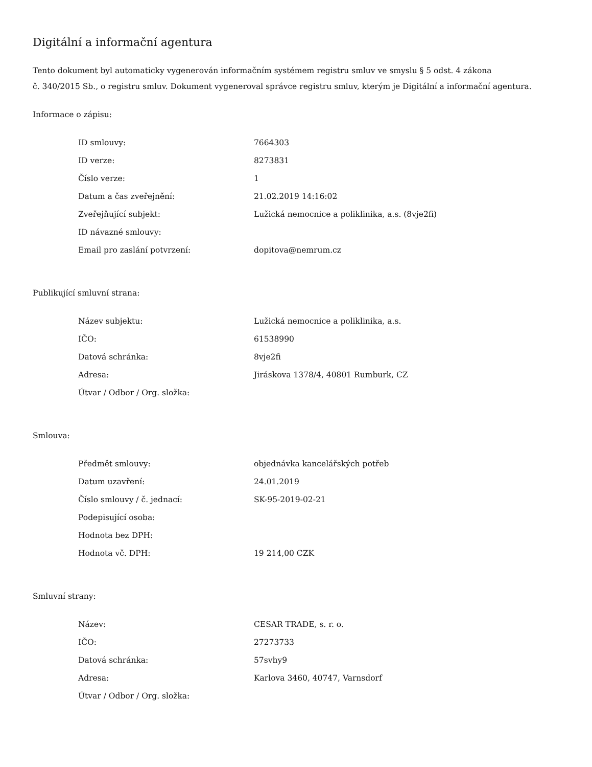Digitální a informační agentura
Tento dokument byl automaticky vygenerován informačním systémem registru smluv ve smyslu § 5 odst. 4 zákona
č. 340/2015 Sb., o registru smluv. Dokument vygeneroval správce registru smluv, kterým je Digitální a informační agentura.
Informace o zápisu:
| ID smlouvy: | 7664303 |
| ID verze: | 8273831 |
| Číslo verze: | 1 |
| Datum a čas zveřejnění: | 21.02.2019 14:16:02 |
| Zveřejňující subjekt: | Lužická nemocnice a poliklinika, a.s. (8vje2fi) |
| ID návazné smlouvy: | |
| Email pro zaslání potvrzení: | dopitova@nemrum.cz |
Publikující smluvní strana:
| Název subjektu: | Lužická nemocnice a poliklinika, a.s. |
| IČO: | 61538990 |
| Datová schránka: | 8vje2fi |
| Adresa: | Jiráskova 1378/4, 40801 Rumburk, CZ |
| Útvar / Odbor / Org. složka: | |
Smlouva:
| Předmět smlouvy: | objednávka kancelářských potřeb |
| Datum uzavření: | 24.01.2019 |
| Číslo smlouvy / č. jednací: | SK-95-2019-02-21 |
| Podepisující osoba: | |
| Hodnota bez DPH: | |
| Hodnota vč. DPH: | 19 214,00 CZK |
Smluvní strany:
| Název: | CESAR TRADE, s. r. o. |
| IČO: | 27273733 |
| Datová schránka: | 57svhy9 |
| Adresa: | Karlova 3460, 40747, Varnsdorf |
| Útvar / Odbor / Org. složka: | |